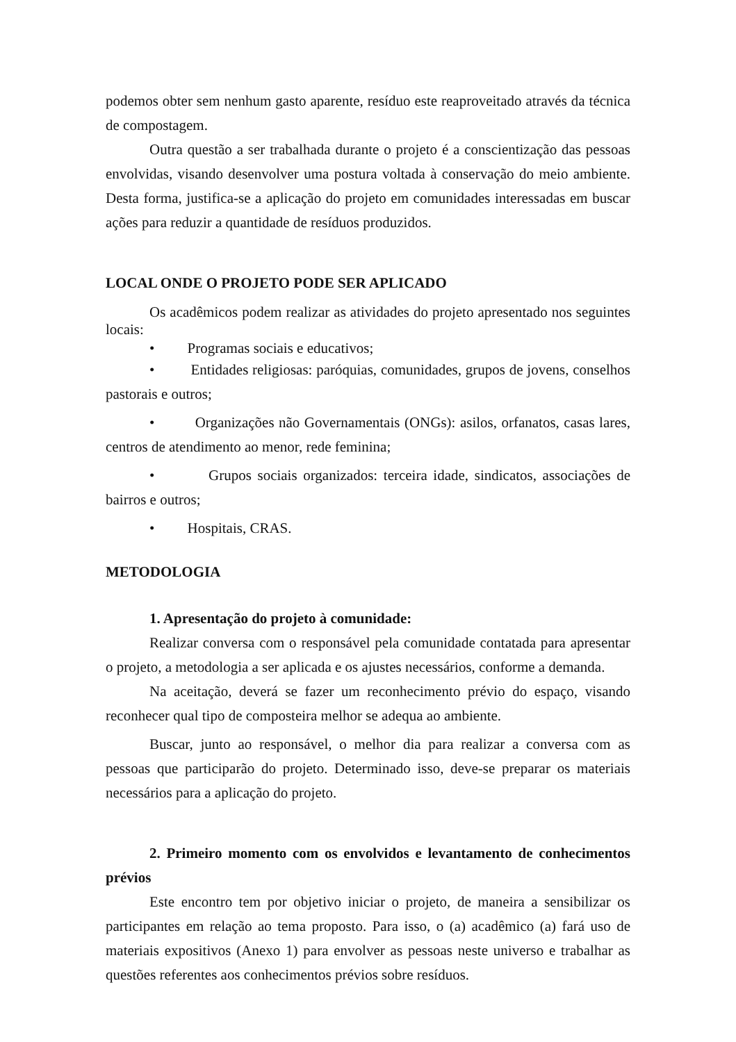podemos obter sem nenhum gasto aparente, resíduo este reaproveitado através da técnica de compostagem.
Outra questão a ser trabalhada durante o projeto é a conscientização das pessoas envolvidas, visando desenvolver uma postura voltada à conservação do meio ambiente. Desta forma, justifica-se a aplicação do projeto em comunidades interessadas em buscar ações para reduzir a quantidade de resíduos produzidos.
LOCAL ONDE O PROJETO PODE SER APLICADO
Os acadêmicos podem realizar as atividades do projeto apresentado nos seguintes locais:
• Programas sociais e educativos;
• Entidades religiosas: paróquias, comunidades, grupos de jovens, conselhos pastorais e outros;
• Organizações não Governamentais (ONGs): asilos, orfanatos, casas lares, centros de atendimento ao menor, rede feminina;
• Grupos sociais organizados: terceira idade, sindicatos, associações de bairros e outros;
• Hospitais, CRAS.
METODOLOGIA
1. Apresentação do projeto à comunidade:
Realizar conversa com o responsável pela comunidade contatada para apresentar o projeto, a metodologia a ser aplicada e os ajustes necessários, conforme a demanda.
Na aceitação, deverá se fazer um reconhecimento prévio do espaço, visando reconhecer qual tipo de composteira melhor se adequa ao ambiente.
Buscar, junto ao responsável, o melhor dia para realizar a conversa com as pessoas que participarão do projeto. Determinado isso, deve-se preparar os materiais necessários para a aplicação do projeto.
2. Primeiro momento com os envolvidos e levantamento de conhecimentos prévios
Este encontro tem por objetivo iniciar o projeto, de maneira a sensibilizar os participantes em relação ao tema proposto. Para isso, o (a) acadêmico (a) fará uso de materiais expositivos (Anexo 1) para envolver as pessoas neste universo e trabalhar as questões referentes aos conhecimentos prévios sobre resíduos.